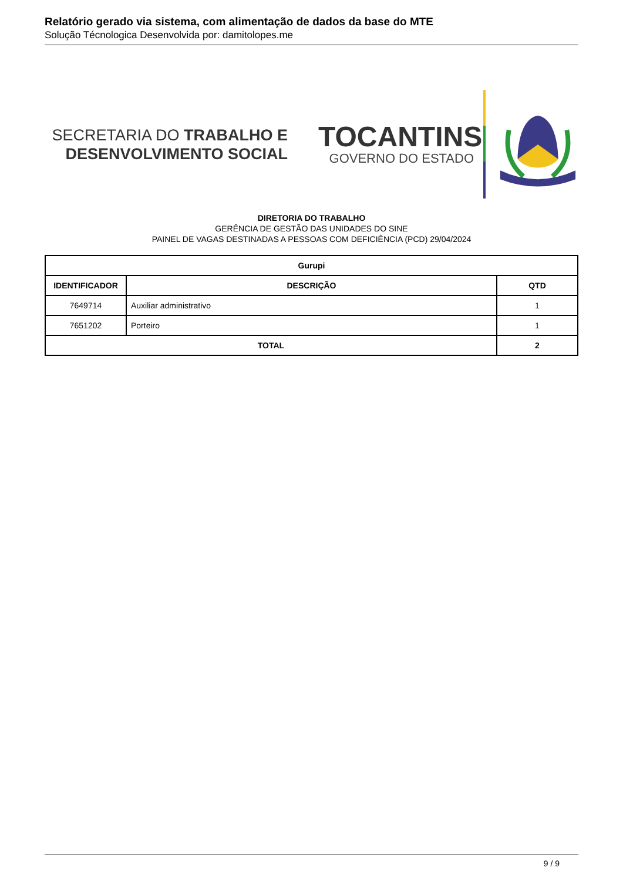Relatório gerado via sistema, com alimentação de dados da base do MTE
Solução Técnologica Desenvolvida por: damitolopes.me
SECRETARIA DO TRABALHO E
DESENVOLVIMENTO SOCIAL
TOCANTINS
GOVERNO DO ESTADO
DIRETORIA DO TRABALHO
GERÊNCIA DE GESTÃO DAS UNIDADES DO SINE
PAINEL DE VAGAS DESTINADAS A PESSOAS COM DEFICIÊNCIA (PCD) 29/04/2024
| Gurupi | | |
| --- | --- | --- |
| IDENTIFICADOR | DESCRIÇÃO | QTD |
| 7649714 | Auxiliar administrativo | 1 |
| 7651202 | Porteiro | 1 |
| TOTAL | | 2 |
9 / 9